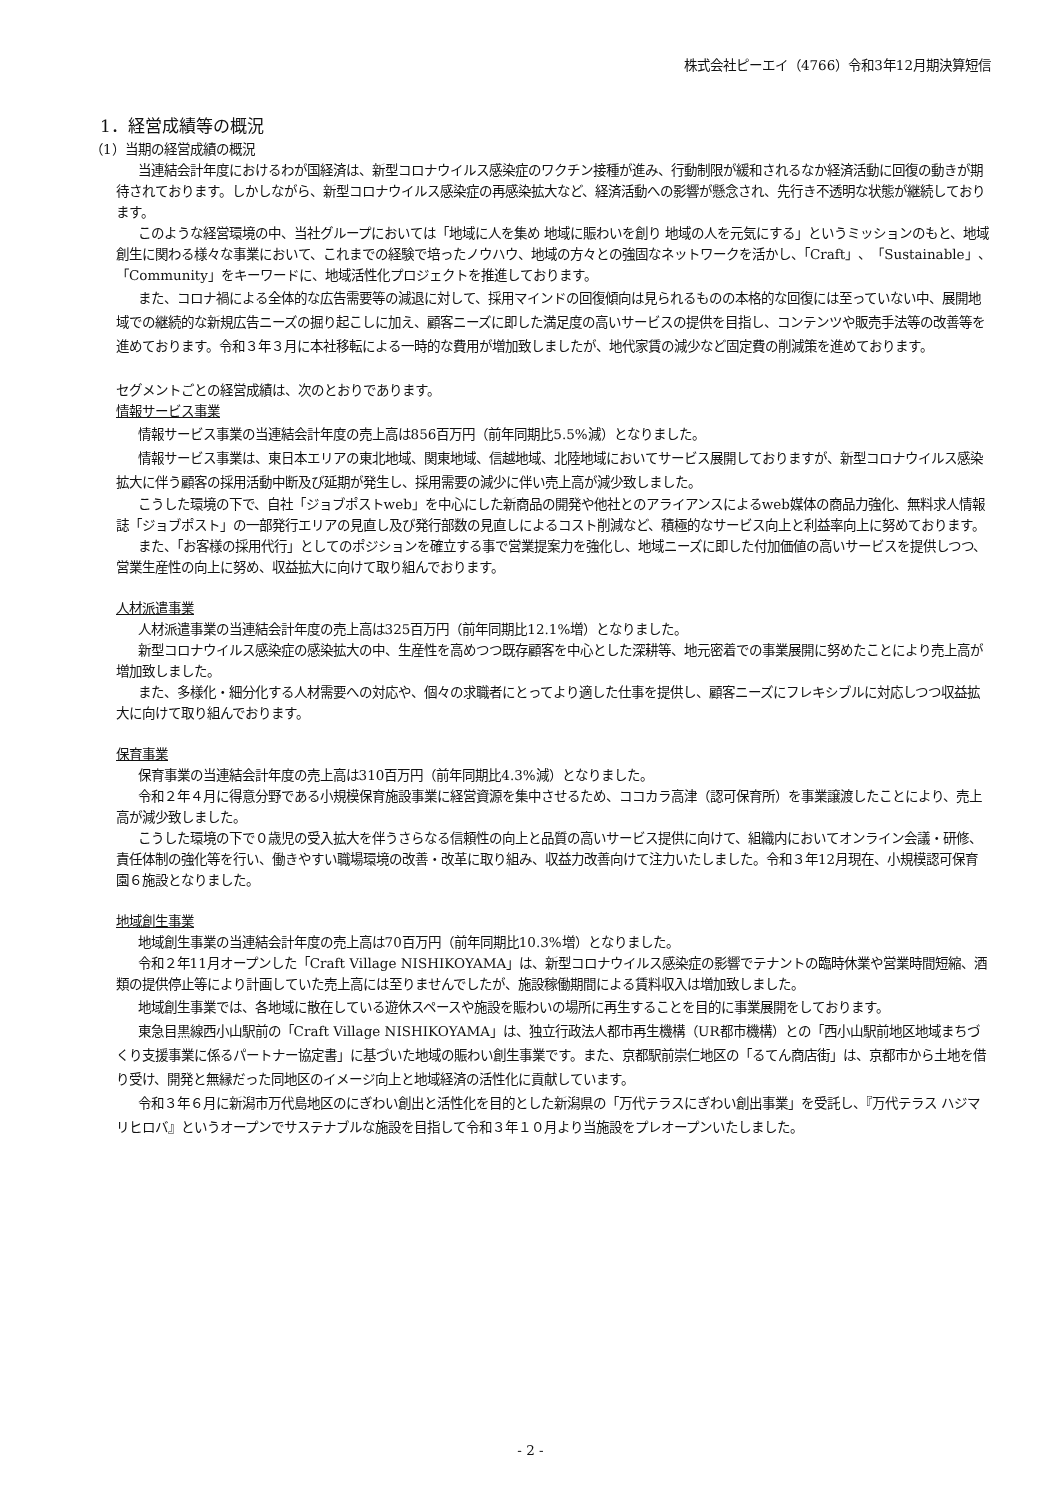株式会社ピーエイ（4766）令和3年12月期決算短信
1．経営成績等の概況
（1）当期の経営成績の概況
当連結会計年度におけるわが国経済は、新型コロナウイルス感染症のワクチン接種が進み、行動制限が緩和されるなか経済活動に回復の動きが期待されております。しかしながら、新型コロナウイルス感染症の再感染拡大など、経済活動への影響が懸念され、先行き不透明な状態が継続しております。
このような経営環境の中、当社グループにおいては「地域に人を集め 地域に賑わいを創り 地域の人を元気にする」というミッションのもと、地域創生に関わる様々な事業において、これまでの経験で培ったノウハウ、地域の方々との強固なネットワークを活かし、「Craft」、「Sustainable」、「Community」をキーワードに、地域活性化プロジェクトを推進しております。
また、コロナ禍による全体的な広告需要等の減退に対して、採用マインドの回復傾向は見られるものの本格的な回復には至っていない中、展開地域での継続的な新規広告ニーズの掘り起こしに加え、顧客ニーズに即した満足度の高いサービスの提供を目指し、コンテンツや販売手法等の改善等を進めております。令和３年３月に本社移転による一時的な費用が増加致しましたが、地代家賃の減少など固定費の削減策を進めております。
セグメントごとの経営成績は、次のとおりであります。
情報サービス事業
情報サービス事業の当連結会計年度の売上高は856百万円（前年同期比5.5%減）となりました。
情報サービス事業は、東日本エリアの東北地域、関東地域、信越地域、北陸地域においてサービス展開しておりますが、新型コロナウイルス感染拡大に伴う顧客の採用活動中断及び延期が発生し、採用需要の減少に伴い売上高が減少致しました。
こうした環境の下で、自社「ジョブポストweb」を中心にした新商品の開発や他社とのアライアンスによるweb媒体の商品力強化、無料求人情報誌「ジョブポスト」の一部発行エリアの見直し及び発行部数の見直しによるコスト削減など、積極的なサービス向上と利益率向上に努めております。
また、「お客様の採用代行」としてのポジションを確立する事で営業提案力を強化し、地域ニーズに即した付加価値の高いサービスを提供しつつ、営業生産性の向上に努め、収益拡大に向けて取り組んでおります。
人材派遣事業
人材派遣事業の当連結会計年度の売上高は325百万円（前年同期比12.1%増）となりました。
新型コロナウイルス感染症の感染拡大の中、生産性を高めつつ既存顧客を中心とした深耕等、地元密着での事業展開に努めたことにより売上高が増加致しました。
また、多様化・細分化する人材需要への対応や、個々の求職者にとってより適した仕事を提供し、顧客ニーズにフレキシブルに対応しつつ収益拡大に向けて取り組んでおります。
保育事業
保育事業の当連結会計年度の売上高は310百万円（前年同期比4.3%減）となりました。
令和２年４月に得意分野である小規模保育施設事業に経営資源を集中させるため、ココカラ高津（認可保育所）を事業譲渡したことにより、売上高が減少致しました。
こうした環境の下で０歳児の受入拡大を伴うさらなる信頼性の向上と品質の高いサービス提供に向けて、組織内においてオンライン会議・研修、責任体制の強化等を行い、働きやすい職場環境の改善・改革に取り組み、収益力改善向けて注力いたしました。令和３年12月現在、小規模認可保育園６施設となりました。
地域創生事業
地域創生事業の当連結会計年度の売上高は70百万円（前年同期比10.3%増）となりました。
令和２年11月オープンした「Craft Village NISHIKOYAMA」は、新型コロナウイルス感染症の影響でテナントの臨時休業や営業時間短縮、酒類の提供停止等により計画していた売上高には至りませんでしたが、施設稼働期間による賃料収入は増加致しました。
地域創生事業では、各地域に散在している遊休スペースや施設を賑わいの場所に再生することを目的に事業展開をしております。
東急目黒線西小山駅前の「Craft Village NISHIKOYAMA」は、独立行政法人都市再生機構（UR都市機構）との「西小山駅前地区地域まちづくり支援事業に係るパートナー協定書」に基づいた地域の賑わい創生事業です。また、京都駅前崇仁地区の「るてん商店街」は、京都市から土地を借り受け、開発と無縁だった同地区のイメージ向上と地域経済の活性化に貢献しています。
令和３年６月に新潟市万代島地区のにぎわい創出と活性化を目的とした新潟県の「万代テラスにぎわい創出事業」を受託し、『万代テラス ハジマリヒロバ』というオープンでサステナブルな施設を目指して令和３年１０月より当施設をプレオープンいたしました。
- 2 -